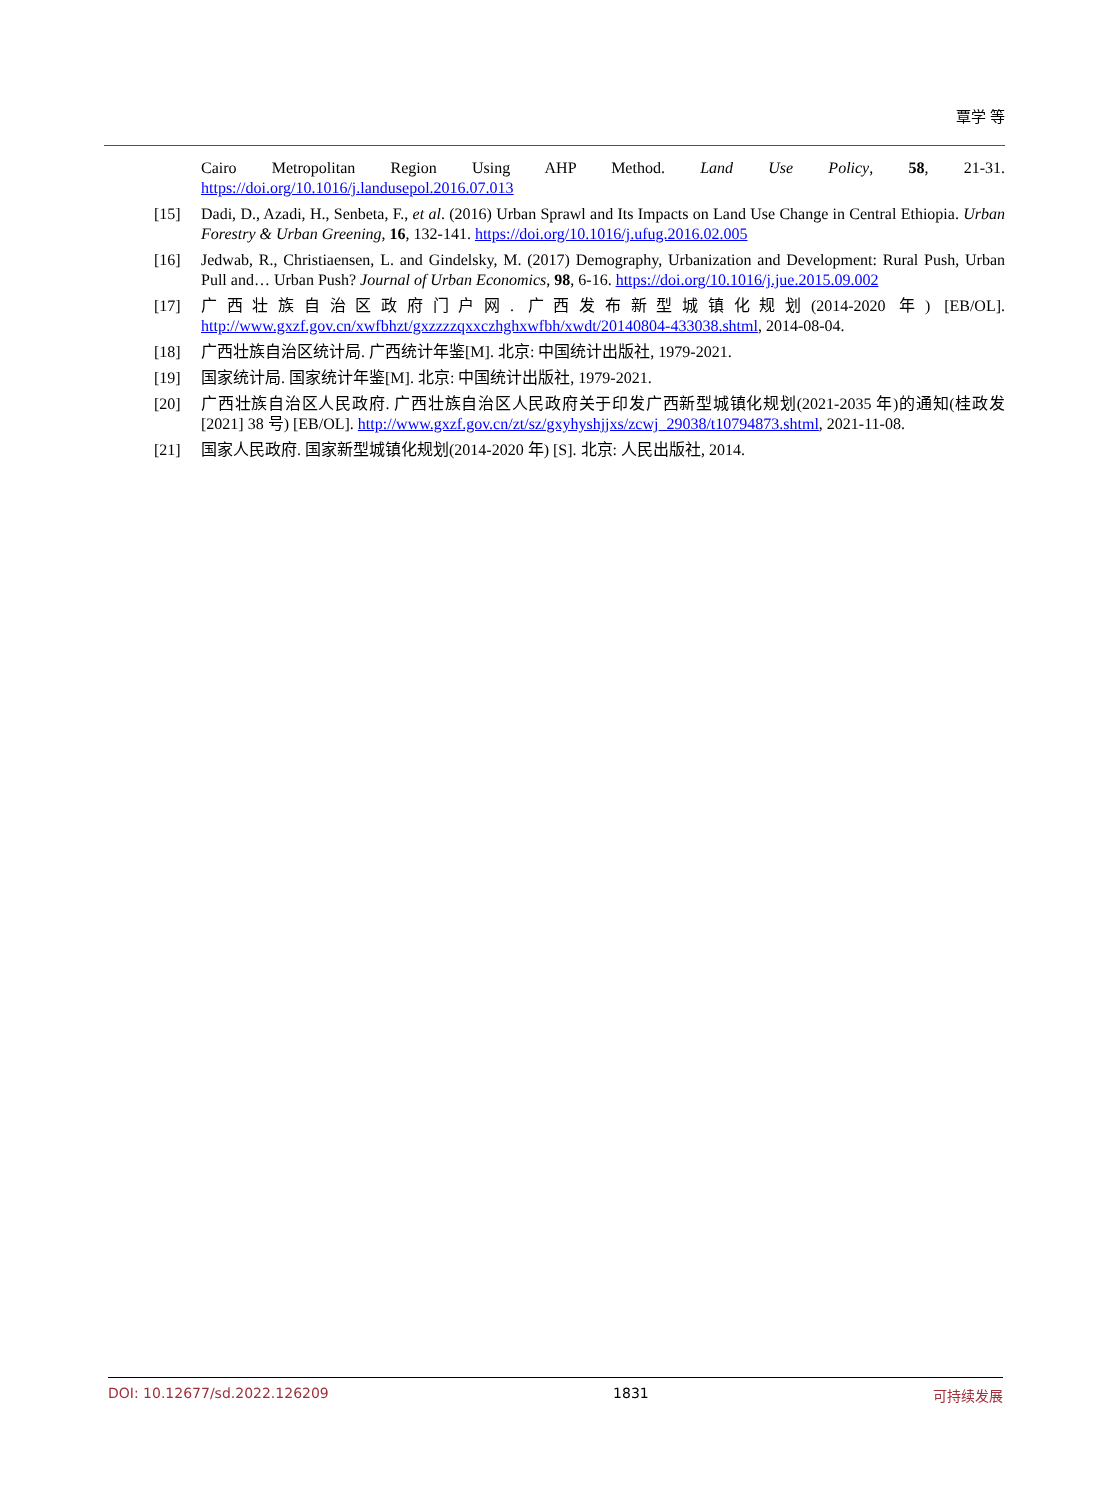覃学 等
Cairo Metropolitan Region Using AHP Method. Land Use Policy, 58, 21-31. https://doi.org/10.1016/j.landusepol.2016.07.013
[15] Dadi, D., Azadi, H., Senbeta, F., et al. (2016) Urban Sprawl and Its Impacts on Land Use Change in Central Ethiopia. Urban Forestry & Urban Greening, 16, 132-141. https://doi.org/10.1016/j.ufug.2016.02.005
[16] Jedwab, R., Christiaensen, L. and Gindelsky, M. (2017) Demography, Urbanization and Development: Rural Push, Urban Pull and… Urban Push? Journal of Urban Economics, 98, 6-16. https://doi.org/10.1016/j.jue.2015.09.002
[17] 广西壮族自治区政府门户网. 广西发布新型城镇化规划(2014-2020 年) [EB/OL]. http://www.gxzf.gov.cn/xwfbhzt/gxzzzzqxxczhghxwfbh/xwdt/20140804-433038.shtml, 2014-08-04.
[18] 广西壮族自治区统计局. 广西统计年鉴[M]. 北京: 中国统计出版社, 1979-2021.
[19] 国家统计局. 国家统计年鉴[M]. 北京: 中国统计出版社, 1979-2021.
[20] 广西壮族自治区人民政府. 广西壮族自治区人民政府关于印发广西新型城镇化规划(2021-2035 年)的通知(桂政发[2021] 38 号) [EB/OL]. http://www.gxzf.gov.cn/zt/sz/gxyhyshjjxs/zcwj_29038/t10794873.shtml, 2021-11-08.
[21] 国家人民政府. 国家新型城镇化规划(2014-2020 年) [S]. 北京: 人民出版社, 2014.
DOI: 10.12677/sd.2022.126209 1831 可持续发展